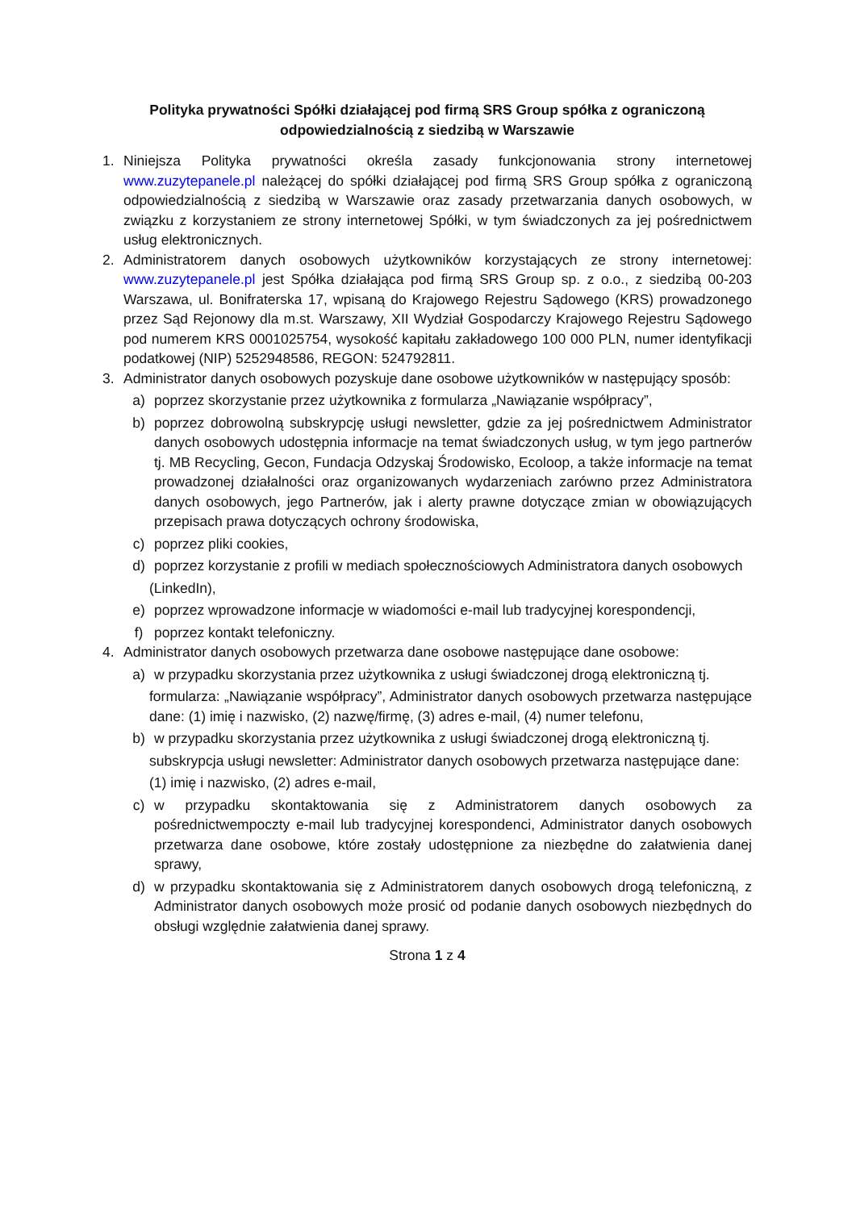Polityka prywatności Spółki działającej pod firmą SRS Group spółka z ograniczoną odpowiedzialnością z siedzibą w Warszawie
1. Niniejsza Polityka prywatności określa zasady funkcjonowania strony internetowej www.zuzytepanele.pl należącej do spółki działającej pod firmą SRS Group spółka z ograniczoną odpowiedzialnością z siedzibą w Warszawie oraz zasady przetwarzania danych osobowych, w związku z korzystaniem ze strony internetowej Spółki, w tym świadczonych za jej pośrednictwem usług elektronicznych.
2. Administratorem danych osobowych użytkowników korzystających ze strony internetowej: www.zuzytepanele.pl jest Spółka działająca pod firmą SRS Group sp. z o.o., z siedzibą 00-203 Warszawa, ul. Bonifraterska 17, wpisaną do Krajowego Rejestru Sądowego (KRS) prowadzonego przez Sąd Rejonowy dla m.st. Warszawy, XII Wydział Gospodarczy Krajowego Rejestru Sądowego pod numerem KRS 0001025754, wysokość kapitału zakładowego 100 000 PLN, numer identyfikacji podatkowej (NIP) 5252948586, REGON: 524792811.
3. Administrator danych osobowych pozyskuje dane osobowe użytkowników w następujący sposób:
a) poprzez skorzystanie przez użytkownika z formularza „Nawiązanie współpracy”,
b) poprzez dobrowolną subskrypcję usługi newsletter, gdzie za jej pośrednictwem Administrator danych osobowych udostępnia informacje na temat świadczonych usług, w tym jego partnerów tj. MB Recycling, Gecon, Fundacja Odzyskaj Środowisko, Ecoloop, a także informacje na temat prowadzonej działalności oraz organizowanych wydarzeniach zarówno przez Administratora danych osobowych, jego Partnerów, jak i alerty prawne dotyczące zmian w obowiązujących przepisach prawa dotyczących ochrony środowiska,
c) poprzez pliki cookies,
d) poprzez korzystanie z profili w mediach społecznościowych Administratora danych osobowych
(LinkedIn),
e) poprzez wprowadzone informacje w wiadomości e-mail lub tradycyjnej korespondencji,
f) poprzez kontakt telefoniczny.
4. Administrator danych osobowych przetwarza dane osobowe następujące dane osobowe:
a) w przypadku skorzystania przez użytkownika z usługi świadczonej drogą elektroniczną tj.
formularza: „Nawiązanie współpracy”, Administrator danych osobowych przetwarza następujące dane: (1) imię i nazwisko, (2) nazwę/firmę, (3) adres e-mail, (4) numer telefonu,
b) w przypadku skorzystania przez użytkownika z usługi świadczonej drogą elektroniczną tj.
subskrypcja usługi newsletter: Administrator danych osobowych przetwarza następujące dane:
(1) imię i nazwisko, (2) adres e-mail,
c) w przypadku skontaktowania się z Administratorem danych osobowych za pośrednictwempoczty e-mail lub tradycyjnej korespondenci, Administrator danych osobowych przetwarza dane osobowe, które zostały udostępnione za niezbędne do załatwienia danej sprawy,
d) w przypadku skontaktowania się z Administratorem danych osobowych drogą telefoniczną, z Administrator danych osobowych może prosić od podanie danych osobowych niezbędnych do obsługi względnie załatwienia danej sprawy.
Strona 1 z 4